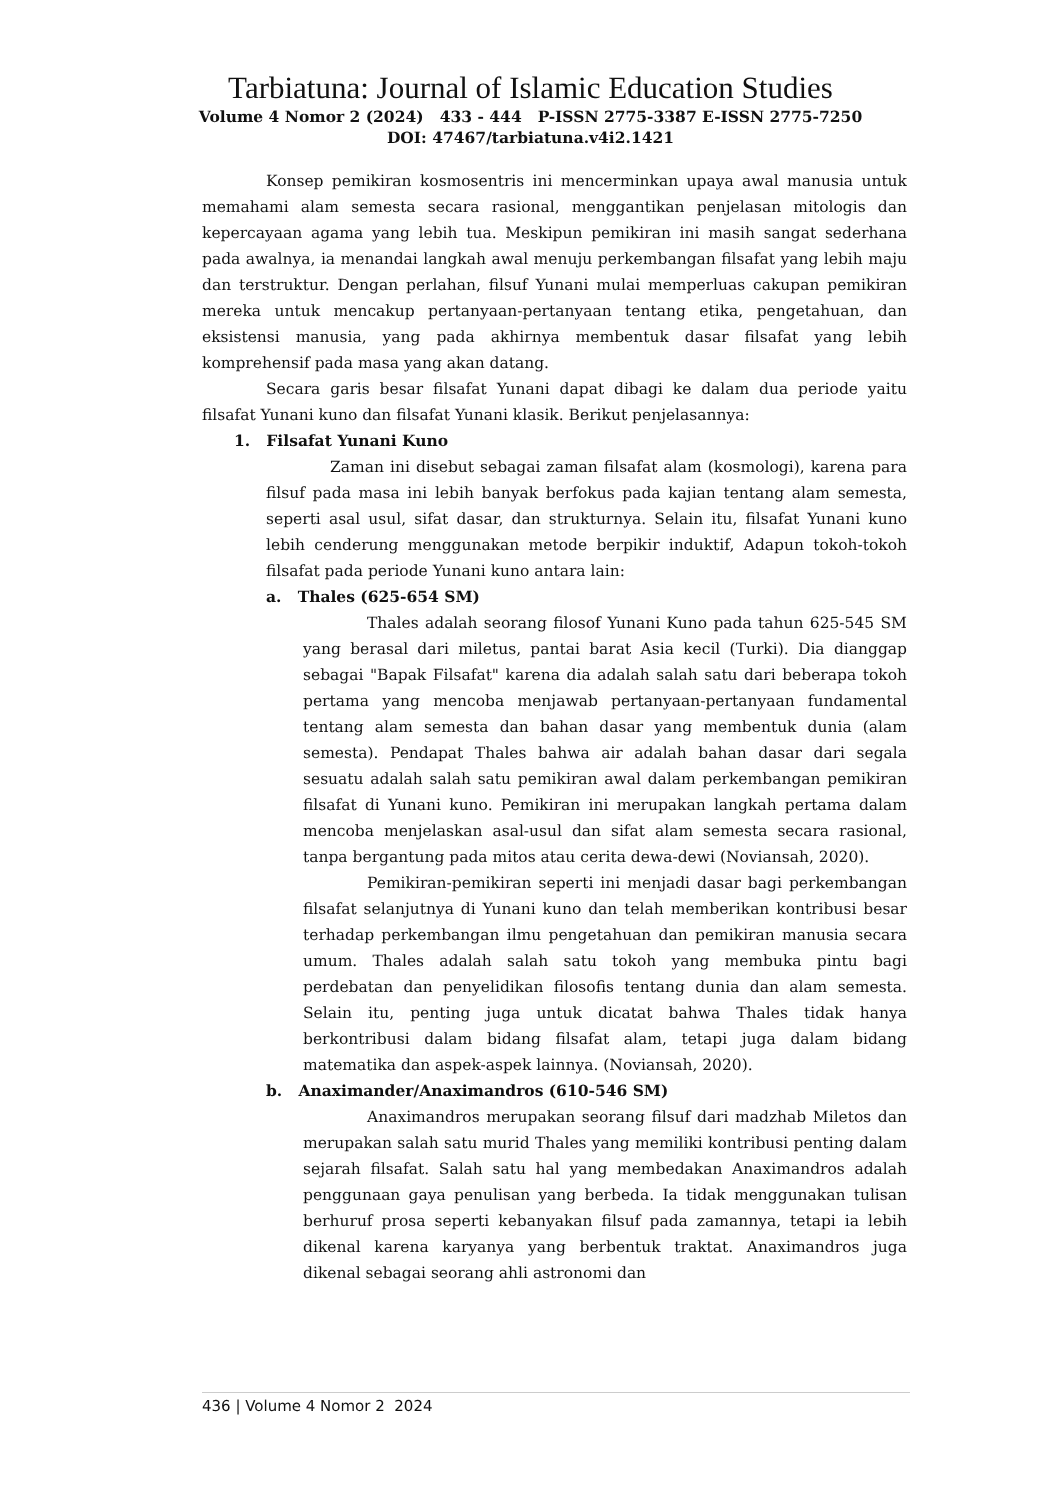Tarbiatuna: Journal of Islamic Education Studies
Volume 4 Nomor 2 (2024) 433 - 444 P-ISSN 2775-3387 E-ISSN 2775-7250
DOI: 47467/tarbiatuna.v4i2.1421
Konsep pemikiran kosmosentris ini mencerminkan upaya awal manusia untuk memahami alam semesta secara rasional, menggantikan penjelasan mitologis dan kepercayaan agama yang lebih tua. Meskipun pemikiran ini masih sangat sederhana pada awalnya, ia menandai langkah awal menuju perkembangan filsafat yang lebih maju dan terstruktur. Dengan perlahan, filsuf Yunani mulai memperluas cakupan pemikiran mereka untuk mencakup pertanyaan-pertanyaan tentang etika, pengetahuan, dan eksistensi manusia, yang pada akhirnya membentuk dasar filsafat yang lebih komprehensif pada masa yang akan datang.
Secara garis besar filsafat Yunani dapat dibagi ke dalam dua periode yaitu filsafat Yunani kuno dan filsafat Yunani klasik. Berikut penjelasannya:
1. Filsafat Yunani Kuno
Zaman ini disebut sebagai zaman filsafat alam (kosmologi), karena para filsuf pada masa ini lebih banyak berfokus pada kajian tentang alam semesta, seperti asal usul, sifat dasar, dan strukturnya. Selain itu, filsafat Yunani kuno lebih cenderung menggunakan metode berpikir induktif, Adapun tokoh-tokoh filsafat pada periode Yunani kuno antara lain:
a. Thales (625-654 SM)
Thales adalah seorang filosof Yunani Kuno pada tahun 625-545 SM yang berasal dari miletus, pantai barat Asia kecil (Turki). Dia dianggap sebagai "Bapak Filsafat" karena dia adalah salah satu dari beberapa tokoh pertama yang mencoba menjawab pertanyaan-pertanyaan fundamental tentang alam semesta dan bahan dasar yang membentuk dunia (alam semesta). Pendapat Thales bahwa air adalah bahan dasar dari segala sesuatu adalah salah satu pemikiran awal dalam perkembangan pemikiran filsafat di Yunani kuno. Pemikiran ini merupakan langkah pertama dalam mencoba menjelaskan asal-usul dan sifat alam semesta secara rasional, tanpa bergantung pada mitos atau cerita dewa-dewi (Noviansah, 2020).
Pemikiran-pemikiran seperti ini menjadi dasar bagi perkembangan filsafat selanjutnya di Yunani kuno dan telah memberikan kontribusi besar terhadap perkembangan ilmu pengetahuan dan pemikiran manusia secara umum. Thales adalah salah satu tokoh yang membuka pintu bagi perdebatan dan penyelidikan filosofis tentang dunia dan alam semesta. Selain itu, penting juga untuk dicatat bahwa Thales tidak hanya berkontribusi dalam bidang filsafat alam, tetapi juga dalam bidang matematika dan aspek-aspek lainnya. (Noviansah, 2020).
b. Anaximander/Anaximandros (610-546 SM)
Anaximandros merupakan seorang filsuf dari madzhab Miletos dan merupakan salah satu murid Thales yang memiliki kontribusi penting dalam sejarah filsafat. Salah satu hal yang membedakan Anaximandros adalah penggunaan gaya penulisan yang berbeda. Ia tidak menggunakan tulisan berhuruf prosa seperti kebanyakan filsuf pada zamannya, tetapi ia lebih dikenal karena karyanya yang berbentuk traktat. Anaximandros juga dikenal sebagai seorang ahli astronomi dan
436 | Volume 4 Nomor 2 2024